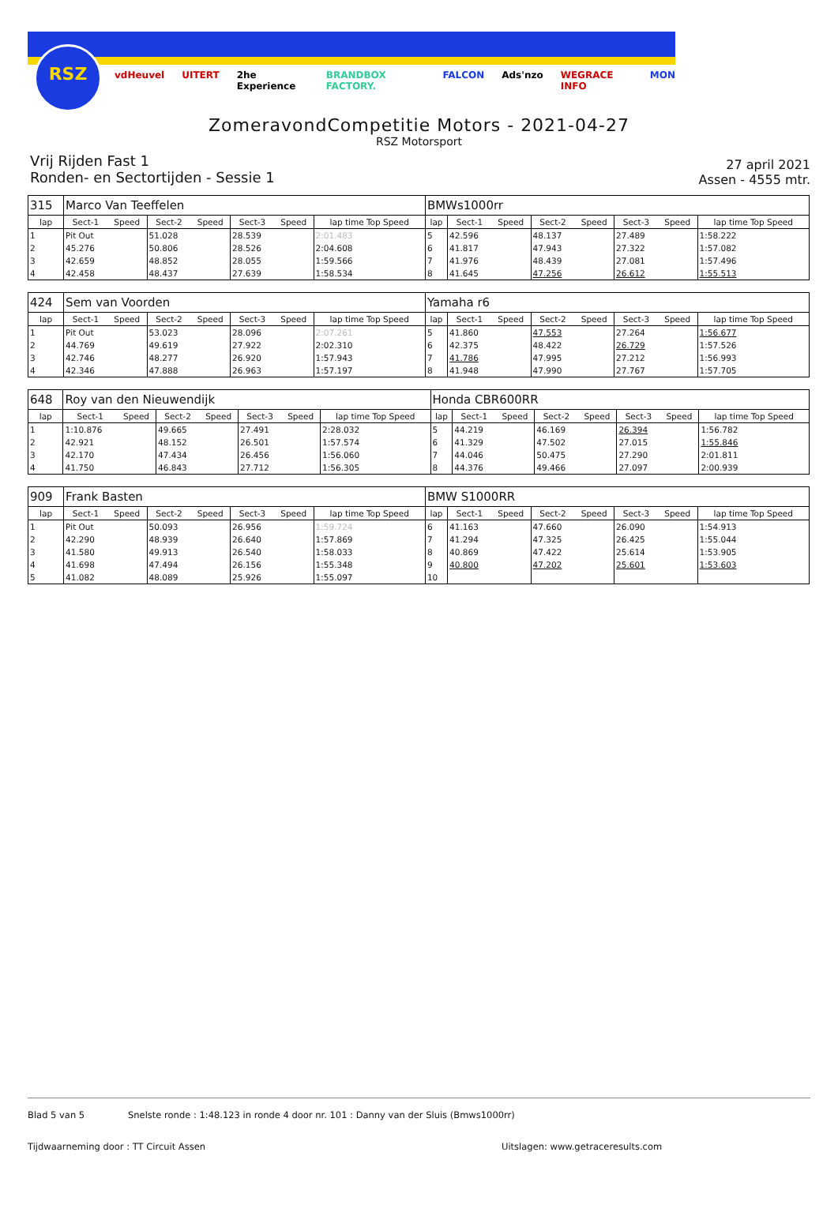RSZ
vdHeuvel UITERT 2he Experience BRANDBOX FACTORY. FALCON Ads'nzo WEGRACE INFO MON
ZomeravondCompetitie Motors - 2021-04-27
RSZ Motorsport
Vrij Rijden Fast 1
Ronden- en Sectortijden - Sessie 1
27 april 2021
Assen - 4555 mtr.
| 315 | Marco Van Teeffelen | | | | | | | BMWs1000rr | | | | | | | |
| lap | Sect-1 | Speed | Sect-2 | Speed | Sect-3 | Speed | lap time Top Speed | lap | Sect-1 | Speed | Sect-2 | Speed | Sect-3 | Speed | lap time Top Speed |
| 1 | Pit Out | | 51.028 | | 28.539 | | 2:01.483 | 5 | 42.596 | | 48.137 | | 27.489 | | 1:58.222 |
| 2 | 45.276 | | 50.806 | | 28.526 | | 2:04.608 | 6 | 41.817 | | 47.943 | | 27.322 | | 1:57.082 |
| 3 | 42.659 | | 48.852 | | 28.055 | | 1:59.566 | 7 | 41.976 | | 48.439 | | 27.081 | | 1:57.496 |
| 4 | 42.458 | | 48.437 | | 27.639 | | 1:58.534 | 8 | 41.645 | | 47.256 | | 26.612 | | 1:55.513 |
| 424 | Sem van Voorden | | | | | | | Yamaha r6 | | | | | | | |
| lap | Sect-1 | Speed | Sect-2 | Speed | Sect-3 | Speed | lap time Top Speed | lap | Sect-1 | Speed | Sect-2 | Speed | Sect-3 | Speed | lap time Top Speed |
| 1 | Pit Out | | 53.023 | | 28.096 | | 2:07.261 | 5 | 41.860 | | 47.553 | | 27.264 | | 1:56.677 |
| 2 | 44.769 | | 49.619 | | 27.922 | | 2:02.310 | 6 | 42.375 | | 48.422 | | 26.729 | | 1:57.526 |
| 3 | 42.746 | | 48.277 | | 26.920 | | 1:57.943 | 7 | 41.786 | | 47.995 | | 27.212 | | 1:56.993 |
| 4 | 42.346 | | 47.888 | | 26.963 | | 1:57.197 | 8 | 41.948 | | 47.990 | | 27.767 | | 1:57.705 |
| 648 | Roy van den Nieuwendijk | | | | | | | Honda CBR600RR | | | | | | | |
| lap | Sect-1 | Speed | Sect-2 | Speed | Sect-3 | Speed | lap time Top Speed | lap | Sect-1 | Speed | Sect-2 | Speed | Sect-3 | Speed | lap time Top Speed |
| 1 | 1:10.876 | | 49.665 | | 27.491 | | 2:28.032 | 5 | 44.219 | | 46.169 | | 26.394 | | 1:56.782 |
| 2 | 42.921 | | 48.152 | | 26.501 | | 1:57.574 | 6 | 41.329 | | 47.502 | | 27.015 | | 1:55.846 |
| 3 | 42.170 | | 47.434 | | 26.456 | | 1:56.060 | 7 | 44.046 | | 50.475 | | 27.290 | | 2:01.811 |
| 4 | 41.750 | | 46.843 | | 27.712 | | 1:56.305 | 8 | 44.376 | | 49.466 | | 27.097 | | 2:00.939 |
| 909 | Frank Basten | | | | | | | BMW S1000RR | | | | | | | |
| lap | Sect-1 | Speed | Sect-2 | Speed | Sect-3 | Speed | lap time Top Speed | lap | Sect-1 | Speed | Sect-2 | Speed | Sect-3 | Speed | lap time Top Speed |
| 1 | Pit Out | | 50.093 | | 26.956 | | 1:59.724 | 6 | 41.163 | | 47.660 | | 26.090 | | 1:54.913 |
| 2 | 42.290 | | 48.939 | | 26.640 | | 1:57.869 | 7 | 41.294 | | 47.325 | | 26.425 | | 1:55.044 |
| 3 | 41.580 | | 49.913 | | 26.540 | | 1:58.033 | 8 | 40.869 | | 47.422 | | 25.614 | | 1:53.905 |
| 4 | 41.698 | | 47.494 | | 26.156 | | 1:55.348 | 9 | 40.800 | | 47.202 | | 25.601 | | 1:53.603 |
| 5 | 41.082 | | 48.089 | | 25.926 | | 1:55.097 | 10 | | | | | | | |
Blad 5 van 5 Snelste ronde : 1:48.123 in ronde 4 door nr. 101 : Danny van der Sluis (Bmws1000rr)
Tijdwaarneming door : TT Circuit Assen Uitslagen: www.getraceresults.com